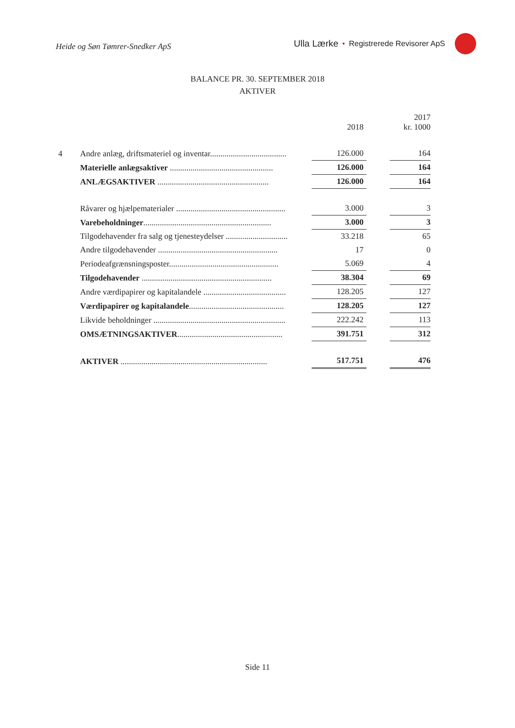Heide og Søn Tømrer-Snedker ApS
Ulla Lærke • Registrerede Revisorer ApS
BALANCE PR. 30. SEPTEMBER 2018
AKTIVER
| | | 2018 | | 2017 kr. 1000 |
| 4 | Andre anlæg, driftsmateriel og inventar..................................... | 126.000 | | 164 |
| | Materielle anlægsaktiver .................................................. | 126.000 | | 164 |
| | ANLÆGSAKTIVER ...................................................... | 126.000 | | 164 |
| | Råvarer og hjælpematerialer ..................................................... | 3.000 | | 3 |
| | Varebeholdninger .............................................................. | 3.000 | | 3 |
| | Tilgodehavender fra salg og tjenesteydelser .............................. | 33.218 | | 65 |
| | Andre tilgodehavender .......................................................... | 17 | | 0 |
| | Periodeafgrænsningsposter..................................................... | 5.069 | | 4 |
| | Tilgodehavender ............................................................... | 38.304 | | 69 |
| | Andre værdipapirer og kapitalandele ........................................ | 128.205 | | 127 |
| | Værdipapirer og kapitalandele .............................................. | 128.205 | | 127 |
| | Likvide beholdninger ................................................................ | 222.242 | | 113 |
| | OMSÆTNINGSAKTIVER ................................................... | 391.751 | | 312 |
| | AKTIVER ....................................................................... | 517.751 | | 476 |
Side 11